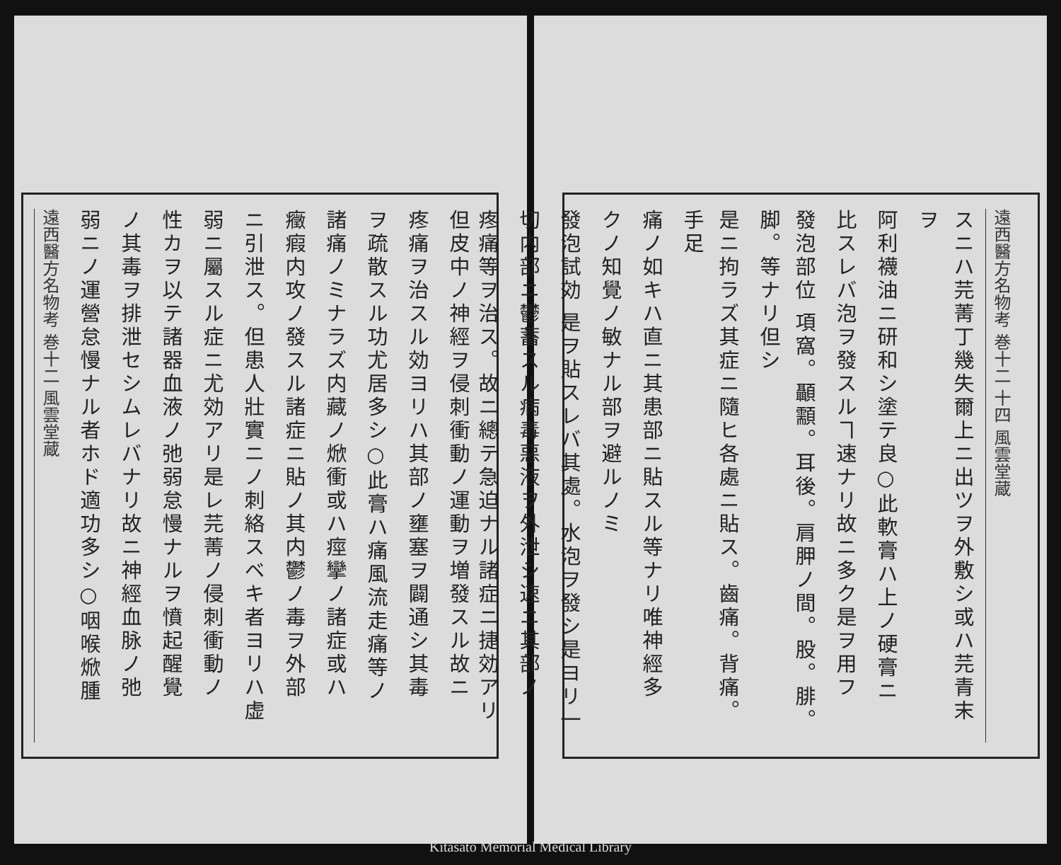但皮中ノ神經ヲ侵刺衝動ノ運動ヲ増發スル故ニ
疼痛ヲ治スル効ヨリハ其部ノ壅塞ヲ闢通シ其毒
ヲ疏散スル功尤居多シ○此膏ハ痛風流走痛等ノ
諸痛ノミナラズ内藏ノ焮衝或ハ痙攣ノ諸症或ハ
癥瘕内攻ノ發スル諸症ニ貼ノ其内鬱ノ毒ヲ外部
ニ引泄ス。但患人壯實ニノ刺絡スベキ者ヨリハ虚
弱ニ屬スル症ニ尤効アリ是レ芫菁ノ侵刺衝動ノ
性カヲ以テ諸器血液ノ弛弱怠慢ナルヲ憤起醒覺
ノ其毒ヲ排泄セシムレバナリ故ニ神經血脉ノ弛
弱ニノ運營怠慢ナル者ホド適功多シ○咽喉焮腫
遠西醫方名物考 巻十二 風雲堂蔵
遠西醫方名物考 巻十二 十四 風雲堂蔵
スニハ芫菁丁幾失爾上ニ出ツヲ外敷シ或ハ芫青末ヲ
阿利襪油ニ研和シ塗テ良○此軟膏ハ上ノ硬膏ニ
比スレバ泡ヲ發スルヿ速ナリ故ニ多ク是ヲ用フ
發泡部位 項窩。顳顬。耳後。肩胛ノ間。股。腓。脚。等ナリ但シ
是ニ拘ラズ其症ニ隨ヒ各處ニ貼ス。齒痛。背痛。手足
痛ノ如キハ直ニ其患部ニ貼スル等ナリ唯神經多
クノ知覺ノ敏ナル部ヲ避ルノミ
發泡試効 是ヲ貼スレバ其處。水泡ヲ發シ是ヨリ一
切内部ニ鬱蓄スル病毒惡液ヲ外泄シ速ニ其部ノ
疼痛等ヲ治ス。故ニ總テ急迫ナル諸症ニ捷効アリ
Kitasato Memorial Medical Library